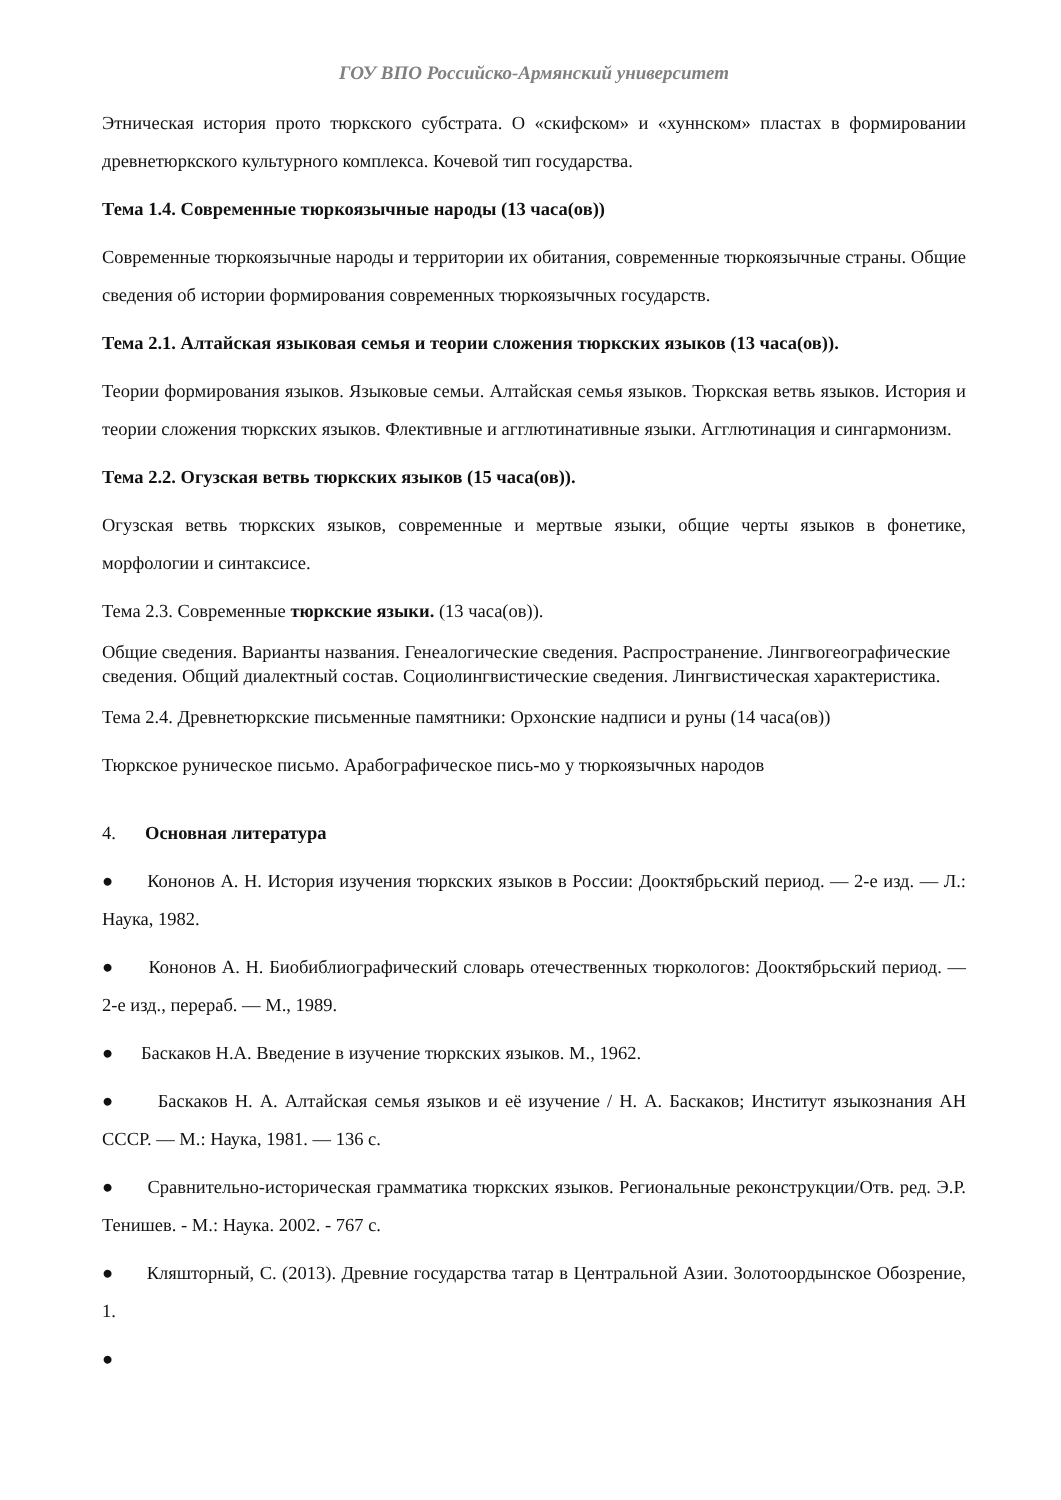ГОУ ВПО Российско-Армянский университет
Этническая история прото тюркского субстрата. О «скифском» и «хуннском» пластах в формировании древнетюркского культурного комплекса. Кочевой тип государства.
Тема 1.4. Современные тюркоязычные народы (13 часа(ов))
Современные тюркоязычные народы и территории их обитания, современные тюркоязычные страны. Общие сведения об истории формирования современных тюркоязычных государств.
Тема 2.1. Алтайская языковая семья и теории сложения тюркских языков (13 часа(ов)).
Теории формирования языков. Языковые семьи. Алтайская семья языков. Тюркская ветвь языков. История и теории сложения тюркских языков. Флективные и агглютинативные языки. Агглютинация и сингармонизм.
Тема 2.2. Огузская ветвь тюркских языков (15 часа(ов)).
Огузская ветвь тюркских языков, современные и мертвые языки, общие черты языков в фонетике, морфологии и синтаксисе.
Тема 2.3. Современные тюркские языки. (13 часа(ов)).
Общие сведения. Варианты названия. Генеалогические сведения. Распространение. Лингвогеографические сведения. Общий диалектный состав. Социолингвистические сведения. Лингвистическая характеристика.
Тема 2.4. Древнетюркские письменные памятники: Орхонские надписи и руны (14 часа(ов))
Тюркское руническое письмо. Арабографическое пись-мо у тюркоязычных народов
4. Основная литература
● Кононов А. Н. История изучения тюркских языков в России: Дооктябрьский период. — 2-е изд. — Л.: Наука, 1982.
● Кононов А. Н. Биобиблиографический словарь отечественных тюркологов: Дооктябрьский период. — 2-е изд., перераб. — М., 1989.
● Баскаков Н.А. Введение в изучение тюркских языков. М., 1962.
● Баскаков Н. А. Алтайская семья языков и её изучение / Н. А. Баскаков; Институт языкознания АН СССР. — М.: Наука, 1981. — 136 с.
● Сравнительно-историческая грамматика тюркских языков. Региональные реконструкции/Отв. ред. Э.Р. Тенишев. - М.: Наука. 2002. - 767 с.
● Кляшторный, С. (2013). Древние государства татар в Центральной Азии. Золотоордынское Обозрение, 1.
●